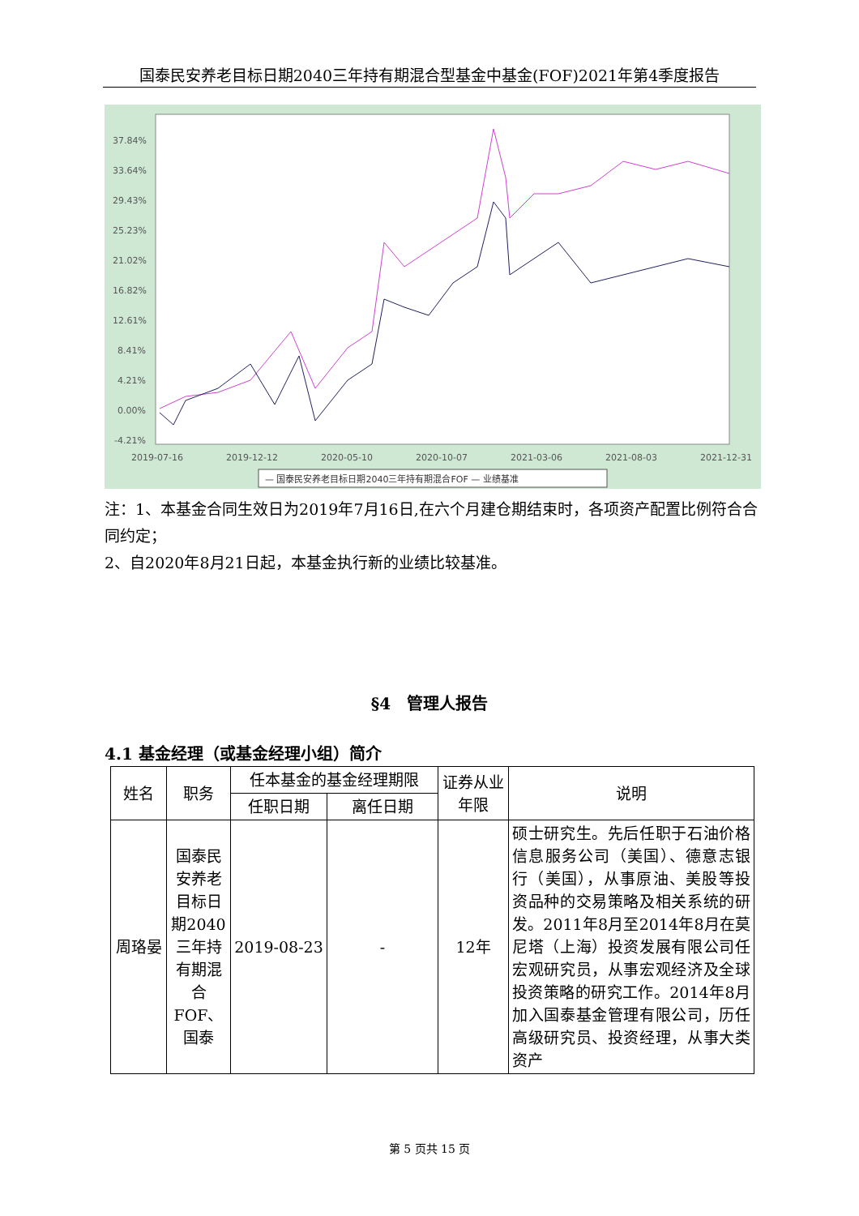国泰民安养老目标日期2040三年持有期混合型基金中基金(FOF)2021年第4季度报告
37.84%
33.64%
29.43%
25.23%
21.02%
16.82%
12.61%
8.41%
4.21%
0.00%
-4.21%
2019-07-16
2019-12-12
2020-05-10
2020-10-07
2021-03-06
2021-08-03
2021-12-31
— 国泰民安养老目标日期2040三年持有期混合FOF — 业绩基准
注：1、本基金合同生效日为2019年7月16日,在六个月建仓期结束时，各项资产配置比例符合合同约定；
2、自2020年8月21日起，本基金执行新的业绩比较基准。
§4　管理人报告
4.1 基金经理（或基金经理小组）简介
| 姓名 | 职务 | 任本基金的基金经理期限 | | 证券从业年限 | 说明 |
| --- | --- | --- | --- | --- | --- |
| | | 任职日期 | 离任日期 | | |
| 周珞晏 | 国泰民安养老目标日期2040三年持有期混合FOF、国泰 | 2019-08-23 | - | 12年 | 硕士研究生。先后任职于石油价格信息服务公司（美国）、德意志银行（美国），从事原油、美股等投资品种的交易策略及相关系统的研发。2011年8月至2014年8月在莫尼塔（上海）投资发展有限公司任宏观研究员，从事宏观经济及全球投资策略的研究工作。2014年8月加入国泰基金管理有限公司，历任高级研究员、投资经理，从事大类资产 |
第 5 页共 15 页